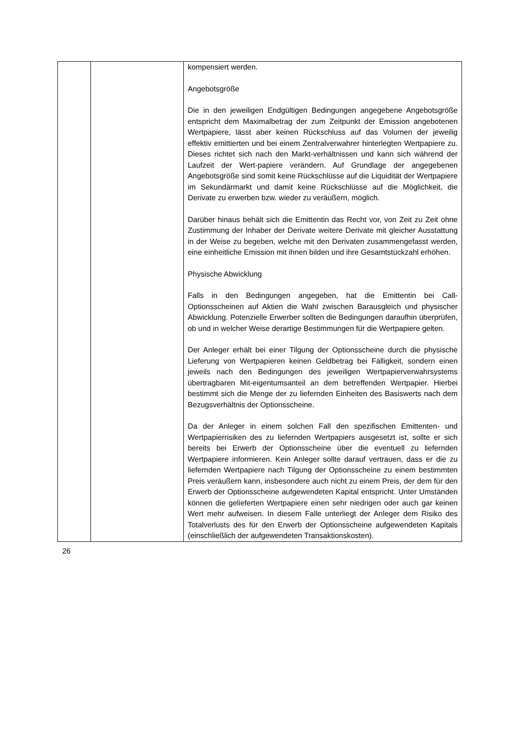| | | kompensiert werden. Angebotsgröße Die in den jeweiligen Endgültigen Bedingungen angegebene Angebotsgröße entspricht dem Maximalbetrag der zum Zeitpunkt der Emission angebotenen Wertpapiere, lässt aber keinen Rückschluss auf das Volumen der jeweilig effektiv emittierten und bei einem Zentralverwahrer hinterlegten Wertpapiere zu. Dieses richtet sich nach den Markt-verhältnissen und kann sich während der Laufzeit der Wert-papiere verändern. Auf Grundlage der angegebenen Angebotsgröße sind somit keine Rückschlüsse auf die Liquidität der Wertpapiere im Sekundärmarkt und damit keine Rückschlüsse auf die Möglichkeit, die Derivate zu erwerben bzw. wieder zu veräußern, möglich. Darüber hinaus behält sich die Emittentin das Recht vor, von Zeit zu Zeit ohne Zustimmung der Inhaber der Derivate weitere Derivate mit gleicher Ausstattung in der Weise zu begeben, welche mit den Derivaten zusammengefasst werden, eine einheitliche Emission mit ihnen bilden und ihre Gesamtstückzahl erhöhen. Physische Abwicklung Falls in den Bedingungen angegeben, hat die Emittentin bei Call-Optionsscheinen auf Aktien die Wahl zwischen Barausgleich und physischer Abwicklung. Potenzielle Erwerber sollten die Bedingungen daraufhin überprüfen, ob und in welcher Weise derartige Bestimmungen für die Wertpapiere gelten. Der Anleger erhält bei einer Tilgung der Optionsscheine durch die physische Lieferung von Wertpapieren keinen Geldbetrag bei Fälligkeit, sondern einen jeweils nach den Bedingungen des jeweiligen Wertpapierverwahrsystems übertragbaren Mit-eigentumsanteil an dem betreffenden Wertpapier. Hierbei bestimmt sich die Menge der zu liefernden Einheiten des Basiswerts nach dem Bezugsverhältnis der Optionsscheine. Da der Anleger in einem solchen Fall den spezifischen Emittenten- und Wertpapierrisiken des zu liefernden Wertpapiers ausgesetzt ist, sollte er sich bereits bei Erwerb der Optionsscheine über die eventuell zu liefernden Wertpapiere informieren. Kein Anleger sollte darauf vertrauen, dass er die zu liefernden Wertpapiere nach Tilgung der Optionsscheine zu einem bestimmten Preis veräußern kann, insbesondere auch nicht zu einem Preis, der dem für den Erwerb der Optionsscheine aufgewendeten Kapital entspricht. Unter Umständen können die gelieferten Wertpapiere einen sehr niedrigen oder auch gar keinen Wert mehr aufweisen. In diesem Falle unterliegt der Anleger dem Risiko des Totalverlusts des für den Erwerb der Optionsscheine aufgewendeten Kapitals (einschließlich der aufgewendeten Transaktionskosten). |
26